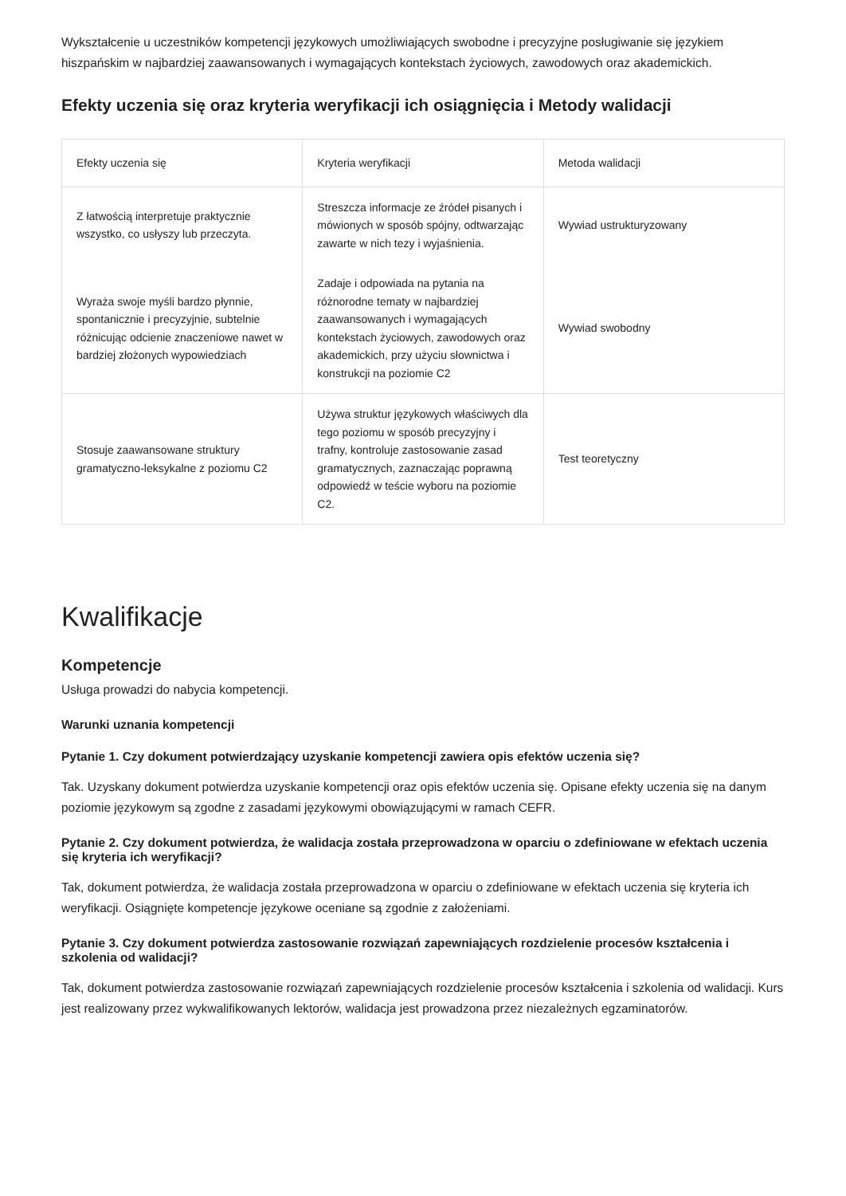Wykształcenie u uczestników kompetencji językowych umożliwiających swobodne i precyzyjne posługiwanie się językiem hiszpańskim w najbardziej zaawansowanych i wymagających kontekstach życiowych, zawodowych oraz akademickich.
Efekty uczenia się oraz kryteria weryfikacji ich osiągnięcia i Metody walidacji
| Efekty uczenia się | Kryteria weryfikacji | Metoda walidacji |
| --- | --- | --- |
| Z łatwością interpretuje praktycznie wszystko, co usłyszy lub przeczyta. | Streszcza informacje ze źródeł pisanych i mówionych w sposób spójny, odtwarzając zawarte w nich tezy i wyjaśnienia. | Wywiad ustrukturyzowany |
| Wyraża swoje myśli bardzo płynnie, spontanicznie i precyzyjnie, subtelnie różnicując odcienie znaczeniowe nawet w bardziej złożonych wypowiedziach | Zadaje i odpowiada na pytania na różnorodne tematy w najbardziej zaawansowanych i wymagających kontekstach życiowych, zawodowych oraz akademickich, przy użyciu słownictwa i konstrukcji na poziomie C2 | Wywiad swobodny |
| Stosuje zaawansowane struktury gramatyczno-leksykalne z poziomu C2 | Używa struktur językowych właściwych dla tego poziomu w sposób precyzyjny i trafny, kontroluje zastosowanie zasad gramatycznych, zaznaczając poprawną odpowiedź w teście wyboru na poziomie C2. | Test teoretyczny |
Kwalifikacje
Kompetencje
Usługa prowadzi do nabycia kompetencji.
Warunki uznania kompetencji
Pytanie 1. Czy dokument potwierdzający uzyskanie kompetencji zawiera opis efektów uczenia się?
Tak. Uzyskany dokument potwierdza uzyskanie kompetencji oraz opis efektów uczenia się. Opisane efekty uczenia się na danym poziomie językowym są zgodne z zasadami językowymi obowiązującymi w ramach CEFR.
Pytanie 2. Czy dokument potwierdza, że walidacja została przeprowadzona w oparciu o zdefiniowane w efektach uczenia się kryteria ich weryfikacji?
Tak, dokument potwierdza, że walidacja została przeprowadzona w oparciu o zdefiniowane w efektach uczenia się kryteria ich weryfikacji. Osiągnięte kompetencje językowe oceniane są zgodnie z założeniami.
Pytanie 3. Czy dokument potwierdza zastosowanie rozwiązań zapewniających rozdzielenie procesów kształcenia i szkolenia od walidacji?
Tak, dokument potwierdza zastosowanie rozwiązań zapewniających rozdzielenie procesów kształcenia i szkolenia od walidacji. Kurs jest realizowany przez wykwalifikowanych lektorów, walidacja jest prowadzona przez niezależnych egzaminatorów.